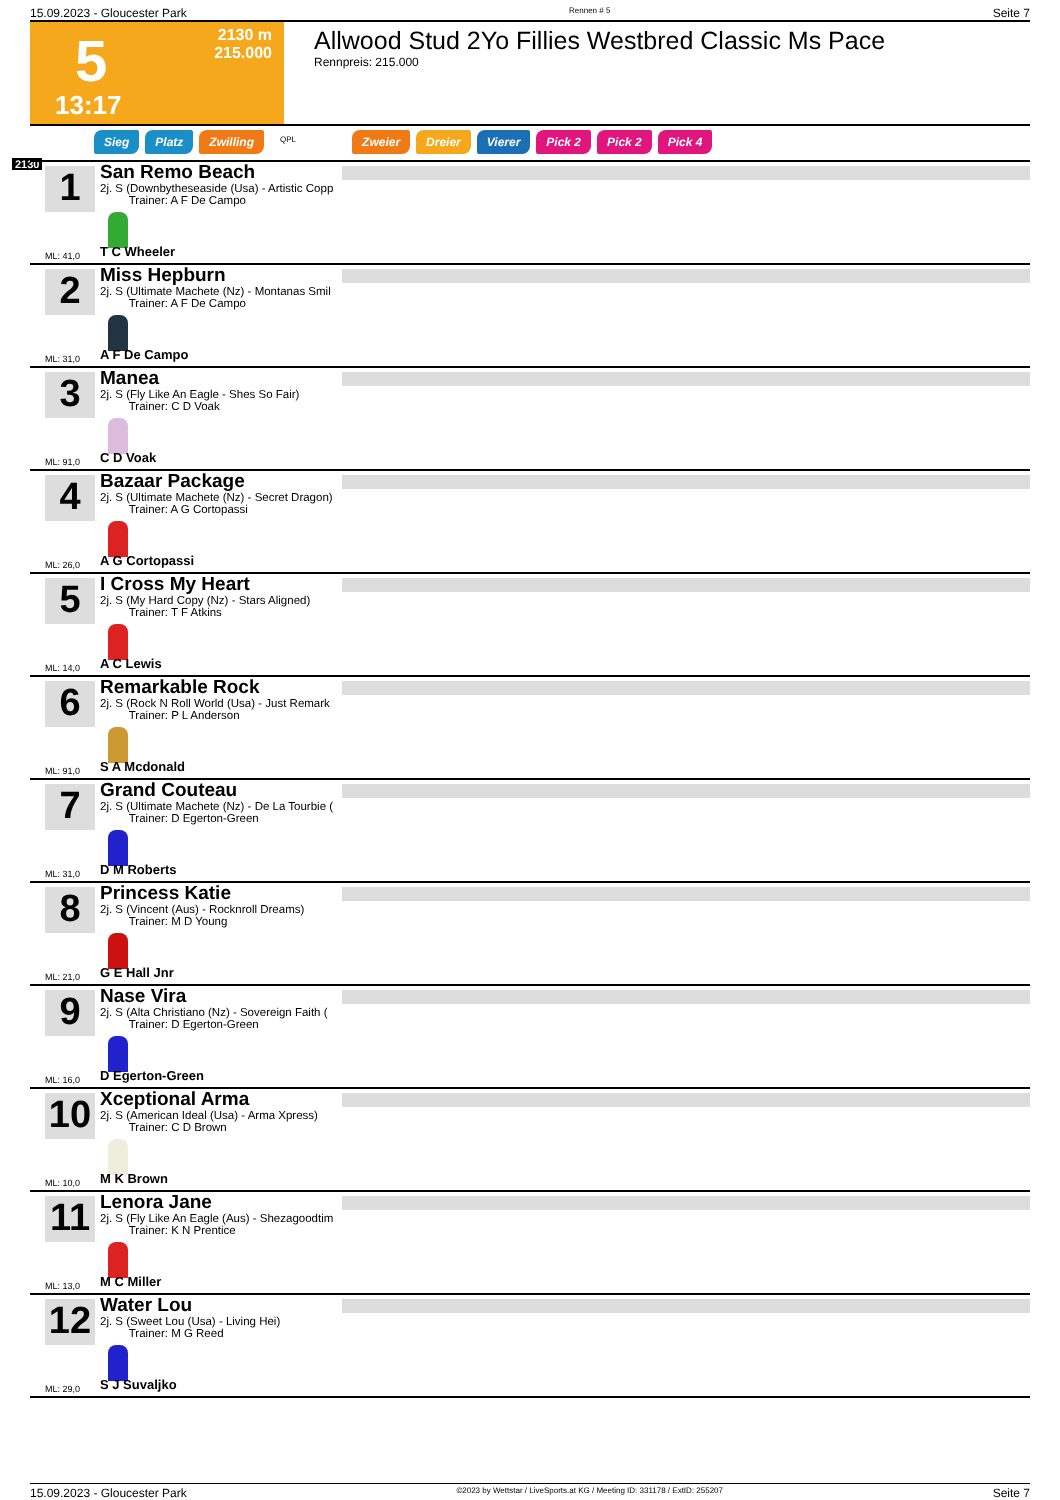15.09.2023 - Gloucester Park Rennen # 5 Seite 7
5
2130 m
215.000
13:17
Allwood Stud 2Yo Fillies Westbred Classic Ms Pace
Rennpreis: 215.000
Sieg Platz Zwilling QPL Zweier Dreier Vierer Pick 2 Pick 2 Pick 4
2130
1
San Remo Beach
2j. S (Downbytheseaside (Usa) - Artistic Copp
Trainer: A F De Campo
ML: 41,0 T C Wheeler
2
Miss Hepburn
2j. S (Ultimate Machete (Nz) - Montanas Smil
Trainer: A F De Campo
ML: 31,0 A F De Campo
3
Manea
2j. S (Fly Like An Eagle - Shes So Fair)
Trainer: C D Voak
ML: 91,0 C D Voak
4
Bazaar Package
2j. S (Ultimate Machete (Nz) - Secret Dragon)
Trainer: A G Cortopassi
ML: 26,0 A G Cortopassi
5
I Cross My Heart
2j. S (My Hard Copy (Nz) - Stars Aligned)
Trainer: T F Atkins
ML: 14,0 A C Lewis
6
Remarkable Rock
2j. S (Rock N Roll World (Usa) - Just Remark
Trainer: P L Anderson
ML: 91,0 S A Mcdonald
7
Grand Couteau
2j. S (Ultimate Machete (Nz) - De La Tourbie (
Trainer: D Egerton-Green
ML: 31,0 D M Roberts
8
Princess Katie
2j. S (Vincent (Aus) - Rocknroll Dreams)
Trainer: M D Young
ML: 21,0 G E Hall Jnr
9
Nase Vira
2j. S (Alta Christiano (Nz) - Sovereign Faith (
Trainer: D Egerton-Green
ML: 16,0 D Egerton-Green
10
Xceptional Arma
2j. S (American Ideal (Usa) - Arma Xpress)
Trainer: C D Brown
ML: 10,0 M K Brown
11
Lenora Jane
2j. S (Fly Like An Eagle (Aus) - Shezagoodtim
Trainer: K N Prentice
ML: 13,0 M C Miller
12
Water Lou
2j. S (Sweet Lou (Usa) - Living Hei)
Trainer: M G Reed
ML: 29,0 S J Suvaljko
15.09.2023 - Gloucester Park ©2023 by Wettstar / LiveSports.at KG / Meeting ID: 331178 / ExtID: 255207 Seite 7